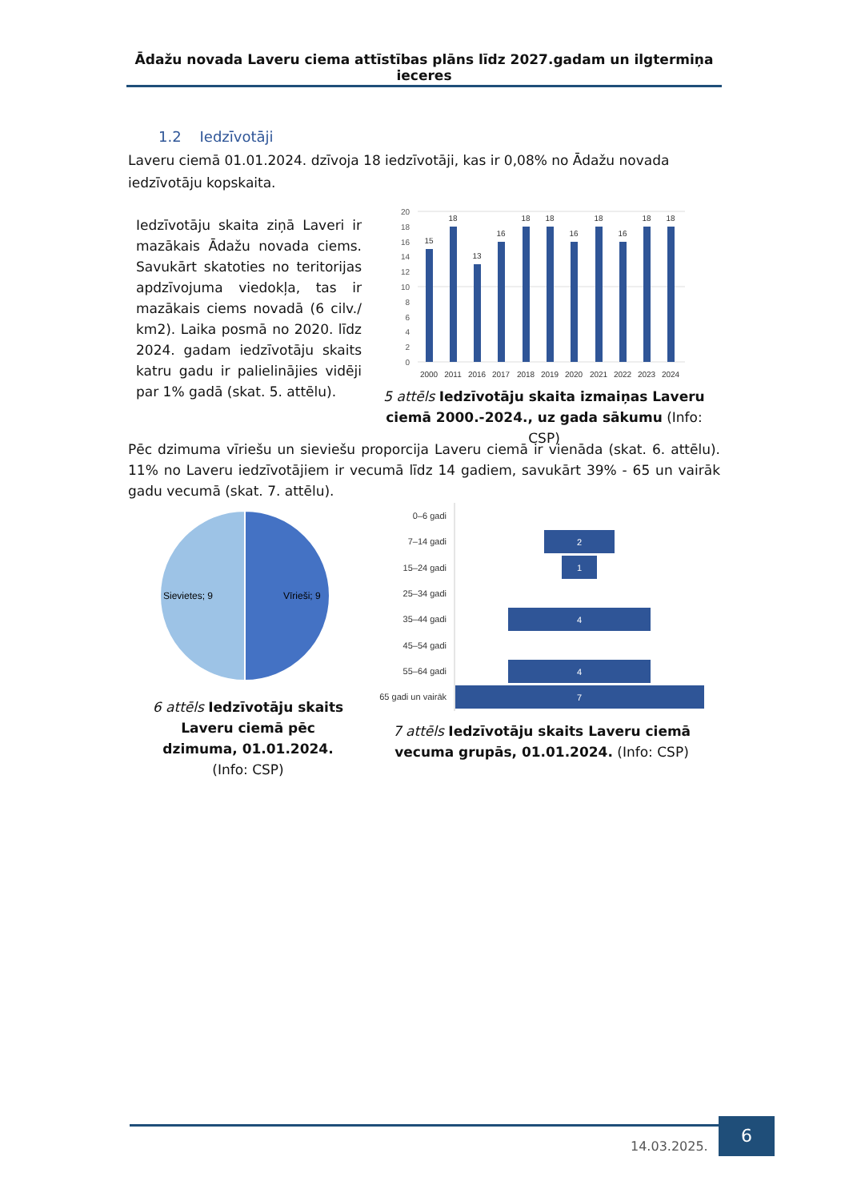Ādažu novada Laveru ciema attīstības plāns līdz 2027.gadam un ilgtermiņa ieceres
1.2 Iedzīvotāji
Laveru ciemā 01.01.2024. dzīvoja 18 iedzīvotāji, kas ir 0,08% no Ādažu novada iedzīvotāju kopskaita.
Iedzīvotāju skaita ziņā Laveri ir mazākais Ādažu novada ciems. Savukārt skatoties no teritorijas apdzīvojuma viedokļa, tas ir mazākais ciems novadā (6 cilv./ km2). Laika posmā no 2020. līdz 2024. gadam iedzīvotāju skaits katru gadu ir palielinājies vidēji par 1% gadā (skat. 5. attēlu).
20
18
16
14
12
10
8
6
4
2
0
15
18
13
16
18
18
16
18
16
18
18
2000
2011
2016
2017
2018
2019
2020
2021
2022
2023
2024
5 attēls Iedzīvotāju skaita izmaiņas Laveru ciemā 2000.-2024., uz gada sākumu (Info: CSP)
Pēc dzimuma vīriešu un sieviešu proporcija Laveru ciemā ir vienāda (skat. 6. attēlu). 11% no Laveru iedzīvotājiem ir vecumā līdz 14 gadiem, savukārt 39% - 65 un vairāk gadu vecumā (skat. 7. attēlu).
Sievietes; 9
Vīrieši; 9
6 attēls Iedzīvotāju skaits Laveru ciemā pēc dzimuma, 01.01.2024. (Info: CSP)
0–6 gadi
7–14 gadi
15–24 gadi
25–34 gadi
35–44 gadi
45–54 gadi
55–64 gadi
65 gadi un vairāk
2
1
4
4
7
7 attēls Iedzīvotāju skaits Laveru ciemā vecuma grupās, 01.01.2024. (Info: CSP)
14.03.2025.
6